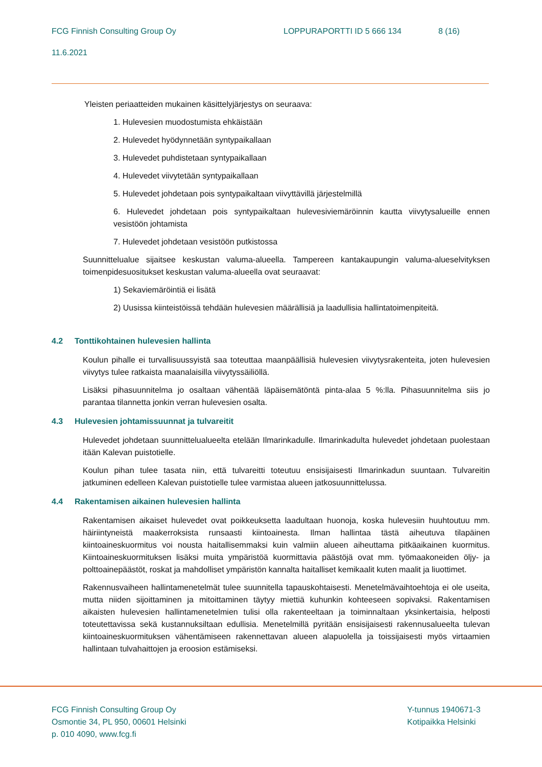FCG Finnish Consulting Group Oy LOPPURAPORTTI ID 5 666 134 8 (16)
11.6.2021
Yleisten periaatteiden mukainen käsittelyjärjestys on seuraava:
1. Hulevesien muodostumista ehkäistään
2. Hulevedet hyödynnetään syntypaikallaan
3. Hulevedet puhdistetaan syntypaikallaan
4. Hulevedet viivytetään syntypaikallaan
5. Hulevedet johdetaan pois syntypaikaltaan viivyttävillä järjestelmillä
6. Hulevedet johdetaan pois syntypaikaltaan hulevesiviemäröinnin kautta viivytysalueille ennen vesistöön johtamista
7. Hulevedet johdetaan vesistöön putkistossa
Suunnittelualue sijaitsee keskustan valuma-alueella. Tampereen kantakaupungin valuma-alueselvityksen toimenpidesuositukset keskustan valuma-alueella ovat seuraavat:
1) Sekaviemäröintiä ei lisätä
2) Uusissa kiinteistöissä tehdään hulevesien määrällisiä ja laadullisia hallintatoimenpiteitä.
4.2 Tonttikohtainen hulevesien hallinta
Koulun pihalle ei turvallisuussyistä saa toteuttaa maanpäällisiä hulevesien viivytysrakenteita, joten hulevesien viivytys tulee ratkaista maanalaisilla viivytyssäiliöllä.
Lisäksi pihasuunnitelma jo osaltaan vähentää läpäisemätöntä pinta-alaa 5 %:lla. Pihasuunnitelma siis jo parantaa tilannetta jonkin verran hulevesien osalta.
4.3 Hulevesien johtamissuunnat ja tulvareitit
Hulevedet johdetaan suunnittelualueelta etelään Ilmarinkadulle. Ilmarinkadulta hulevedet johdetaan puolestaan itään Kalevan puistotielle.
Koulun pihan tulee tasata niin, että tulvareitti toteutuu ensisijaisesti Ilmarinkadun suuntaan. Tulvareitin jatkuminen edelleen Kalevan puistotielle tulee varmistaa alueen jatkosuunnittelussa.
4.4 Rakentamisen aikainen hulevesien hallinta
Rakentamisen aikaiset hulevedet ovat poikkeuksetta laadultaan huonoja, koska hulevesiin huuhtoutuu mm. häiriintyneistä maakerroksista runsaasti kiintoainesta. Ilman hallintaa tästä aiheutuva tilapäinen kiintoaineskuormitus voi nousta haitallisemmaksi kuin valmiin alueen aiheuttama pitkäaikainen kuormitus. Kiintoaineskuormituksen lisäksi muita ympäristöä kuormittavia päästöjä ovat mm. työmaakoneiden öljy- ja polttoainepäästöt, roskat ja mahdolliset ympäristön kannalta haitalliset kemikaalit kuten maalit ja liuottimet.
Rakennusvaiheen hallintamenetelmät tulee suunnitella tapauskohtaisesti. Menetelmävaihtoehtoja ei ole useita, mutta niiden sijoittaminen ja mitoittaminen täytyy miettiä kuhunkin kohteeseen sopivaksi. Rakentamisen aikaisten hulevesien hallintamenetelmien tulisi olla rakenteeltaan ja toiminnaltaan yksinkertaisia, helposti toteutettavissa sekä kustannuksiltaan edullisia. Menetelmillä pyritään ensisijaisesti rakennusalueelta tulevan kiintoaineskuormituksen vähentämiseen rakennettavan alueen alapuolella ja toissijaisesti myös virtaamien hallintaan tulvahaittojen ja eroosion estämiseksi.
FCG Finnish Consulting Group Oy
Osmontie 34, PL 950, 00601 Helsinki
p. 010 4090, www.fcg.fi
Y-tunnus 1940671-3
Kotipaikka Helsinki